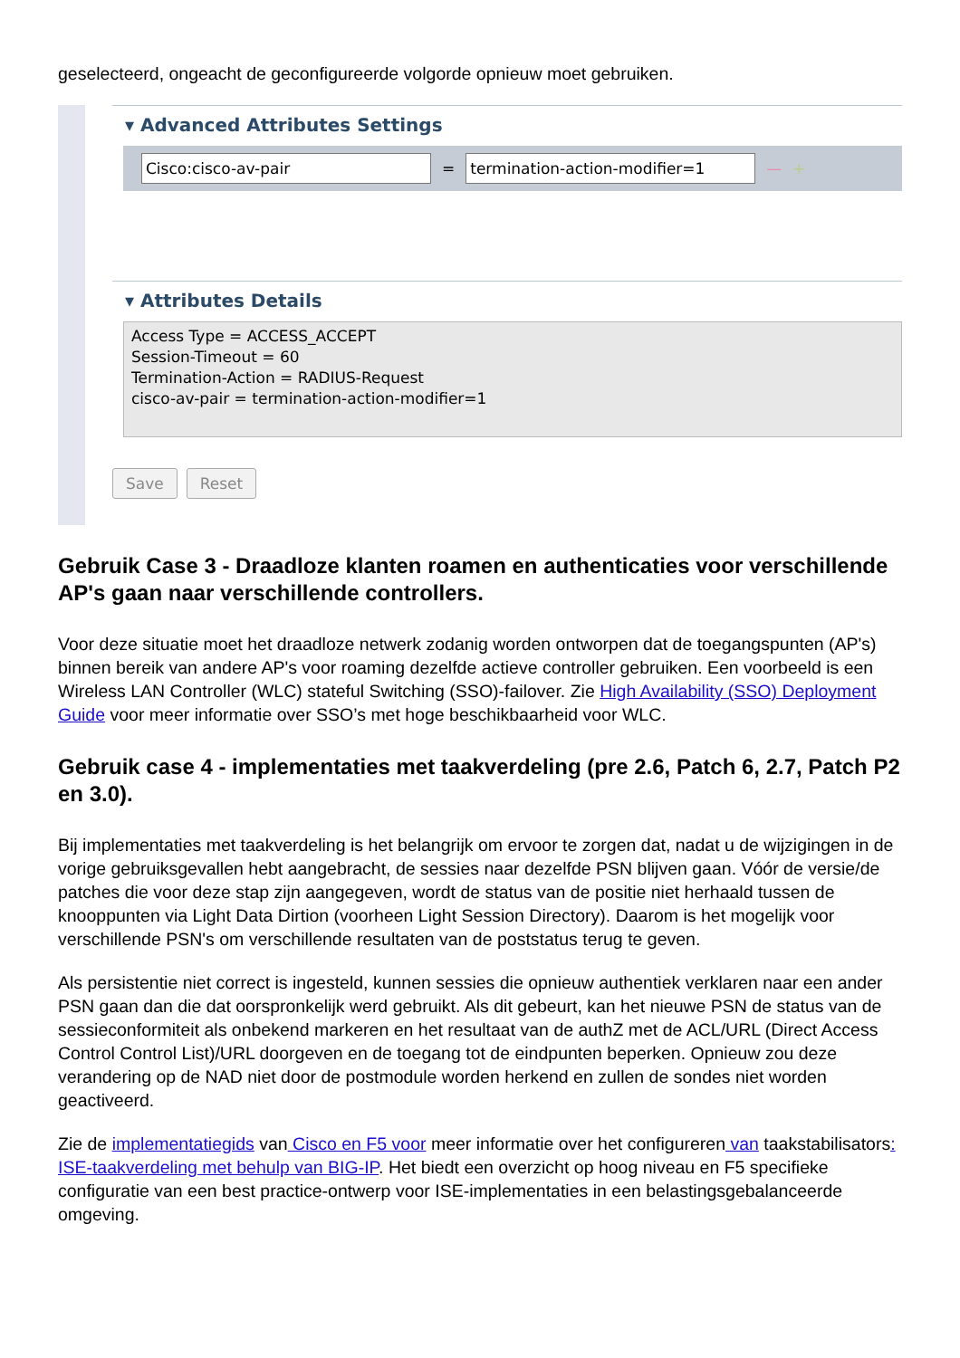geselecteerd, ongeacht de geconfigureerde volgorde opnieuw moet gebruiken.
▾ Advanced Attributes Settings
Cisco:cisco-av-pair = termination-action-modifier=1 — +
▾ Attributes Details
Access Type = ACCESS_ACCEPT
Session-Timeout = 60
Termination-Action = RADIUS-Request
cisco-av-pair = termination-action-modifier=1
Save Reset
Gebruik Case 3 - Draadloze klanten roamen en authenticaties voor verschillende AP's gaan naar verschillende controllers.
Voor deze situatie moet het draadloze netwerk zodanig worden ontworpen dat de toegangspunten (AP's) binnen bereik van andere AP's voor roaming dezelfde actieve controller gebruiken. Een voorbeeld is een Wireless LAN Controller (WLC) stateful Switching (SSO)-failover. Zie High Availability (SSO) Deployment Guide voor meer informatie over SSO’s met hoge beschikbaarheid voor WLC.
Gebruik case 4 - implementaties met taakverdeling (pre 2.6, Patch 6, 2.7, Patch P2 en 3.0).
Bij implementaties met taakverdeling is het belangrijk om ervoor te zorgen dat, nadat u de wijzigingen in de vorige gebruiksgevallen hebt aangebracht, de sessies naar dezelfde PSN blijven gaan. Vóór de versie/de patches die voor deze stap zijn aangegeven, wordt de status van de positie niet herhaald tussen de knooppunten via Light Data Dirtion (voorheen Light Session Directory). Daarom is het mogelijk voor verschillende PSN's om verschillende resultaten van de poststatus terug te geven.
Als persistentie niet correct is ingesteld, kunnen sessies die opnieuw authentiek verklaren naar een ander PSN gaan dan die dat oorspronkelijk werd gebruikt. Als dit gebeurt, kan het nieuwe PSN de status van de sessieconformiteit als onbekend markeren en het resultaat van de authZ met de ACL/URL (Direct Access Control Control List)/URL doorgeven en de toegang tot de eindpunten beperken. Opnieuw zou deze verandering op de NAD niet door de postmodule worden herkend en zullen de sondes niet worden geactiveerd.
Zie de implementatiegids van Cisco en F5 voor meer informatie over het configureren van taakstabilisators: ISE-taakverdeling met behulp van BIG-IP. Het biedt een overzicht op hoog niveau en F5 specifieke configuratie van een best practice-ontwerp voor ISE-implementaties in een belastingsgebalanceerde omgeving.